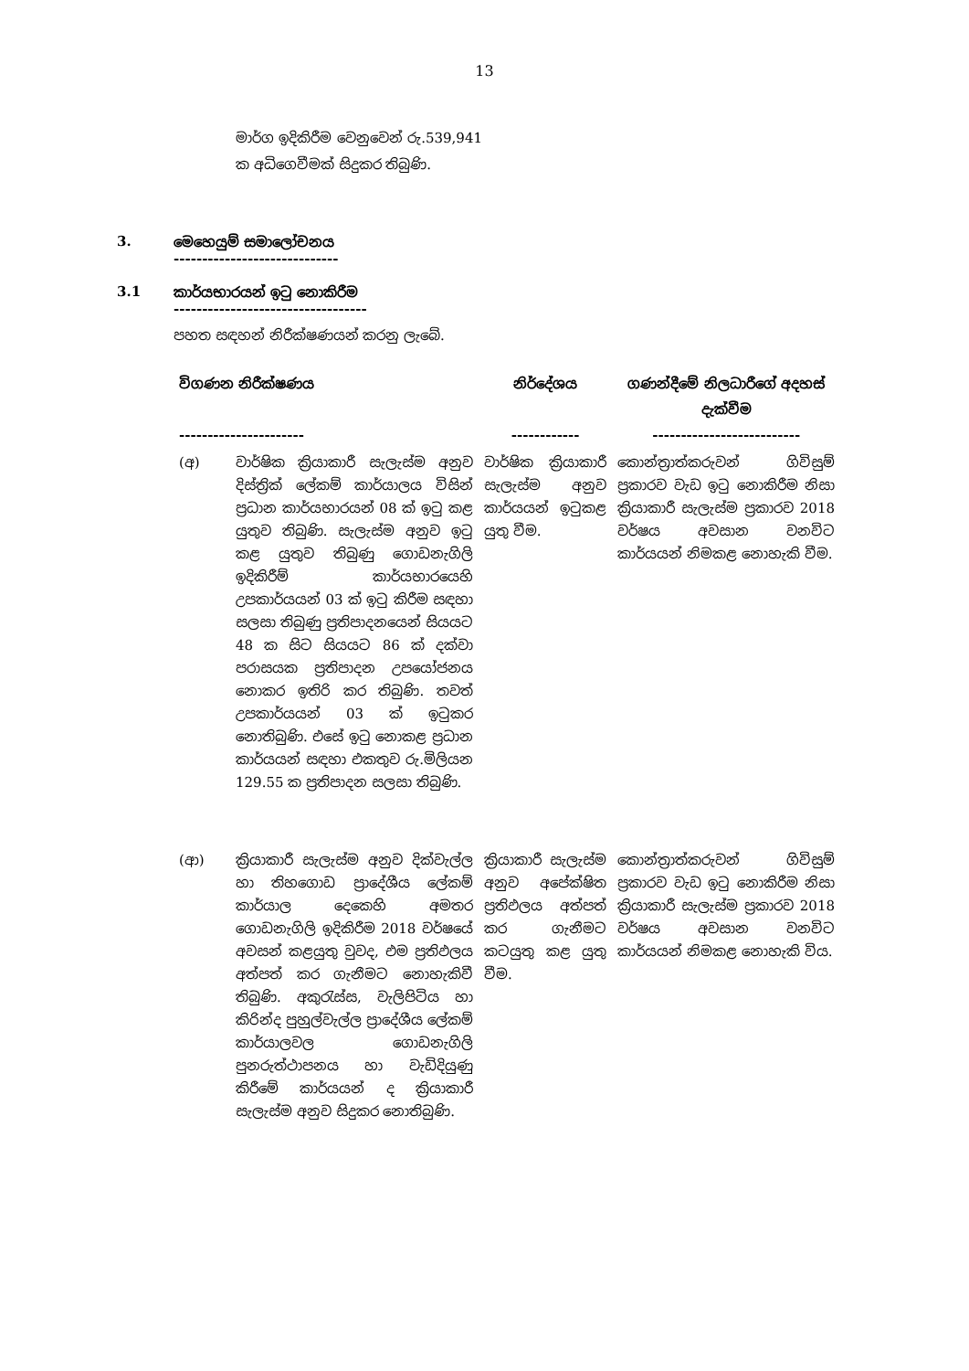13
මාර්ග ඉදිකිරීම වෙනුවෙන් රු.539,941 ක අධිගෙවීමක් සිදුකර තිබුණි.
3. මෙහෙයුම් සමාලෝචනය
-----------------------------
3.1 කාර්යභාරයන් ඉටු නොකිරීම
----------------------------------
පහත සඳහන් නිරීක්ෂණයන් කරනු ලැබේ.
| විගණන නිරීක්ෂණය ---------------------- | | නිර්දේශය ------------ | ගණන්දීමේ නිලධාරීගේ අදහස් දැක්වීම -------------------------- |
| --- | --- | --- | --- |
| (අ) | වාර්ෂික ක්‍රියාකාරී සැලැස්ම අනුව දිස්ත්‍රික් ලේකම් කාර්යාලය විසින් ප්‍රධාන කාර්යභාරයන් 08 ක් ඉටු කළ යුතුව තිබුණි. සැලැස්ම අනුව ඉටු කළ යුතුව තිබුණු ගොඩනැගිලි ඉදිකිරීම් කාර්යභාරයෙහි උපකාර්යයන් 03 ක් ඉටු කිරීම සඳහා සලසා තිබුණු ප්‍රතිපාදනයෙන් සියයට 48 ක සිට සියයට 86 ක් දක්වා පරාසයක ප්‍රතිපාදන උපයෝජනය නොකර ඉතිරි කර තිබුණි. තවත් උපකාර්යයන් 03 ක් ඉටුකර නොතිබුණි. එසේ ඉටු නොකළ ප්‍රධාන කාර්යයන් සඳහා එකතුව රු.මිලියන 129.55 ක ප්‍රතිපාදන සලසා තිබුණි. | වාර්ෂික ක්‍රියාකාරී සැලැස්ම අනුව කාර්යයන් ඉටුකළ යුතු වීම. | කොන්ත්‍රාත්කරුවන් ගිවිසුම් ප්‍රකාරව වැඩ ඉටු නොකිරීම නිසා ක්‍රියාකාරී සැලැස්ම ප්‍රකාරව 2018 වර්ෂය අවසාන වනවිට කාර්යයන් නිමකළ නොහැකි වීම. |
| (ආ) | ක්‍රියාකාරී සැලැස්ම අනුව දික්වැල්ල හා තිහගොඩ ප්‍රාදේශීය ලේකම් කාර්යාල දෙකෙහි අමතර ගොඩනැගිලි ඉදිකිරීම 2018 වර්ෂයේ අවසන් කළයුතු වුවද, එම ප්‍රතිඵලය අත්පත් කර ගැනීමට නොහැකිවී තිබුණි. අකුරැස්ස, වැලිපිටිය හා කිරින්ද පුහුල්වැල්ල ප්‍රාදේශීය ලේකම් කාර්යාලවල ගොඩනැගිලි පුනරුත්ථාපනය හා වැඩිදියුණු කිරීමේ කාර්යයන් ද ක්‍රියාකාරී සැලැස්ම අනුව සිදුකර නොතිබුණි. | ක්‍රියාකාරී සැලැස්ම අනුව අපේක්ෂිත ප්‍රතිඵලය අත්පත් කර ගැනීමට කටයුතු කළ යුතු වීම. | කොන්ත්‍රාත්කරුවන් ගිවිසුම් ප්‍රකාරව වැඩ ඉටු නොකිරීම නිසා ක්‍රියාකාරී සැලැස්ම ප්‍රකාරව 2018 වර්ෂය අවසාන වනවිට කාර්යයන් නිමකළ නොහැකි විය. |